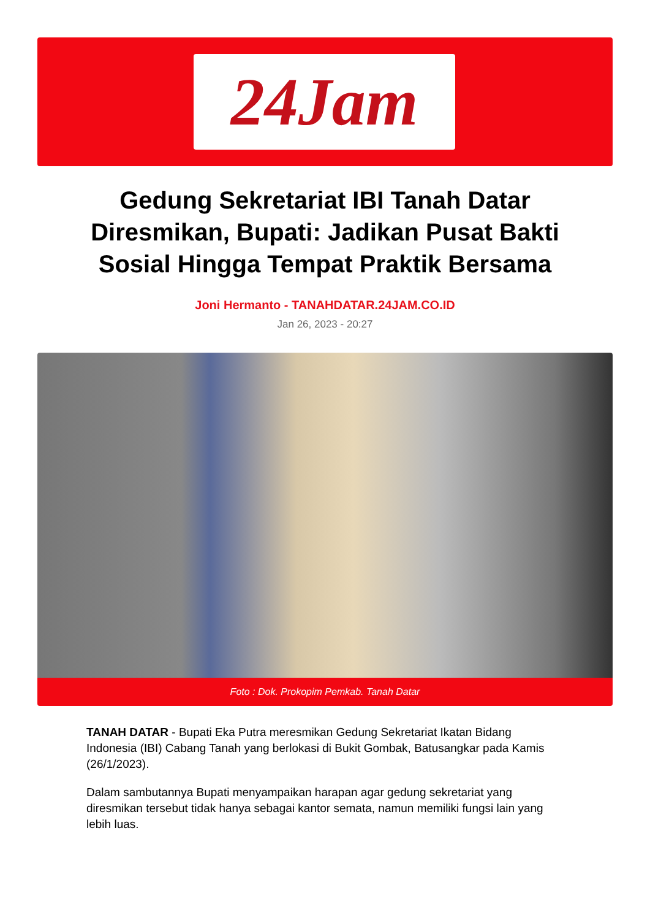24Jam
Gedung Sekretariat IBI Tanah Datar Diresmikan, Bupati: Jadikan Pusat Bakti Sosial Hingga Tempat Praktik Bersama
Joni Hermanto - TANAHDATAR.24JAM.CO.ID
Jan 26, 2023 - 20:27
Foto : Dok. Prokopim Pemkab. Tanah Datar
TANAH DATAR - Bupati Eka Putra meresmikan Gedung Sekretariat Ikatan Bidang Indonesia (IBI) Cabang Tanah yang berlokasi di Bukit Gombak, Batusangkar pada Kamis (26/1/2023).
Dalam sambutannya Bupati menyampaikan harapan agar gedung sekretariat yang diresmikan tersebut tidak hanya sebagai kantor semata, namun memiliki fungsi lain yang lebih luas.